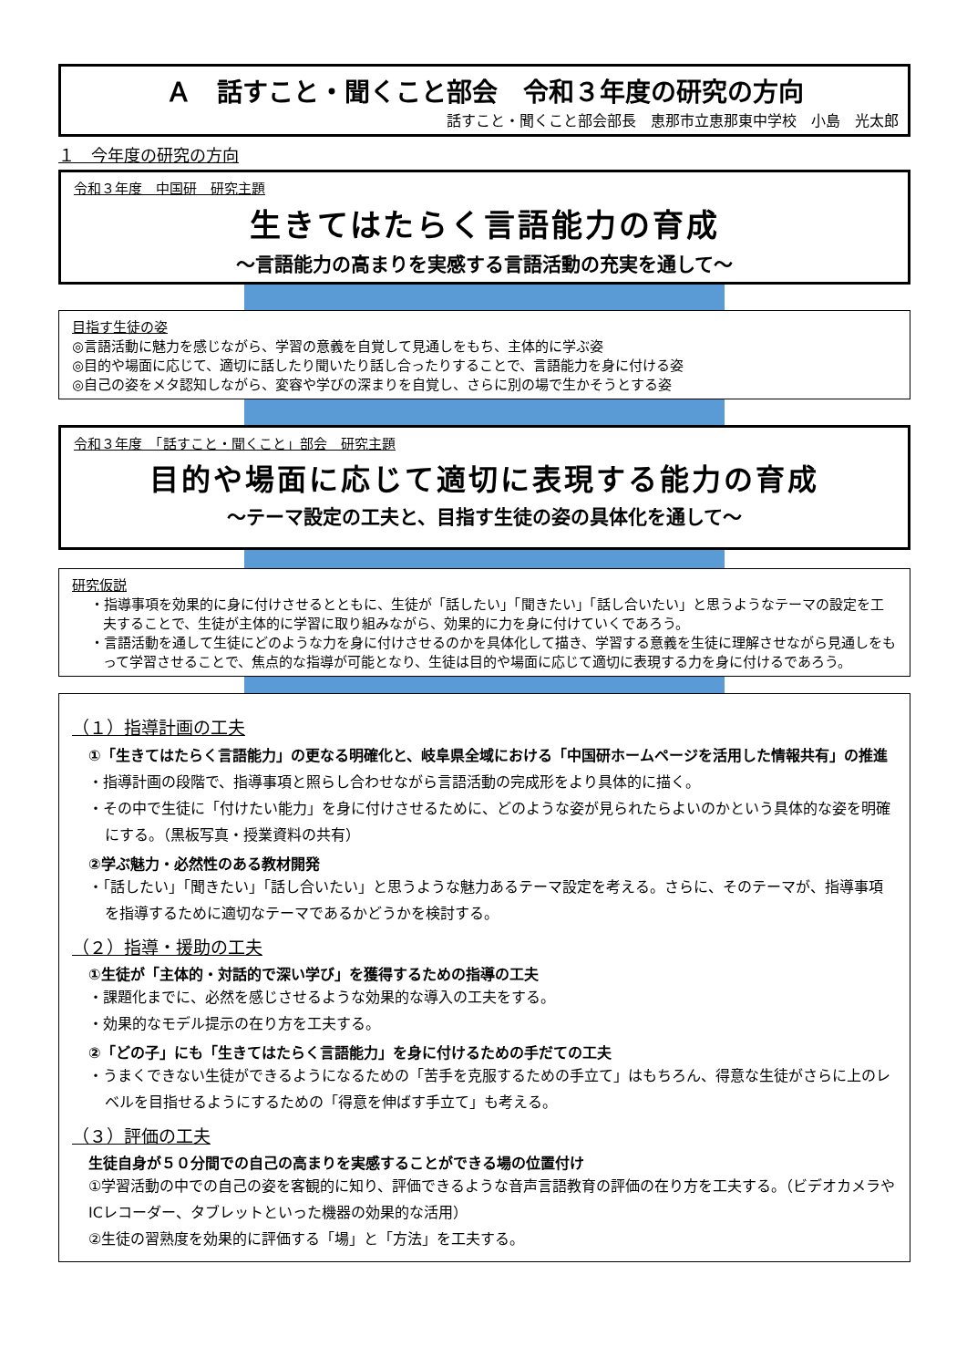Ａ　話すこと・聞くこと部会　令和３年度の研究の方向
話すこと・聞くこと部会部長　恵那市立恵那東中学校　小島　光太郎
１　今年度の研究の方向
令和３年度　中国研　研究主題
生きてはたらく言語能力の育成
～言語能力の高まりを実感する言語活動の充実を通して～
目指す生徒の姿
◎言語活動に魅力を感じながら、学習の意義を自覚して見通しをもち、主体的に学ぶ姿
◎目的や場面に応じて、適切に話したり聞いたり話し合ったりすることで、言語能力を身に付ける姿
◎自己の姿をメタ認知しながら、変容や学びの深まりを自覚し、さらに別の場で生かそうとする姿
令和３年度　「話すこと・聞くこと」部会　研究主題
目的や場面に応じて適切に表現する能力の育成
～テーマ設定の工夫と、目指す生徒の姿の具体化を通して～
研究仮説
・指導事項を効果的に身に付けさせるとともに、生徒が「話したい」「聞きたい」「話し合いたい」と思うようなテーマの設定を工夫することで、生徒が主体的に学習に取り組みながら、効果的に力を身に付けていくであろう。
・言語活動を通して生徒にどのような力を身に付けさせるのかを具体化して描き、学習する意義を生徒に理解させながら見通しをもって学習させることで、焦点的な指導が可能となり、生徒は目的や場面に応じて適切に表現する力を身に付けるであろう。
（１）指導計画の工夫
①「生きてはたらく言語能力」の更なる明確化と、岐阜県全域における「中国研ホームページを活用した情報共有」の推進
・指導計画の段階で、指導事項と照らし合わせながら言語活動の完成形をより具体的に描く。
・その中で生徒に「付けたい能力」を身に付けさせるために、どのような姿が見られたらよいのかという具体的な姿を明確にする。（黒板写真・授業資料の共有）
②学ぶ魅力・必然性のある教材開発
・「話したい」「聞きたい」「話し合いたい」と思うような魅力あるテーマ設定を考える。さらに、そのテーマが、指導事項を指導するために適切なテーマであるかどうかを検討する。
（２）指導・援助の工夫
①生徒が「主体的・対話的で深い学び」を獲得するための指導の工夫
・課題化までに、必然を感じさせるような効果的な導入の工夫をする。
・効果的なモデル提示の在り方を工夫する。
②「どの子」にも「生きてはたらく言語能力」を身に付けるための手だての工夫
・うまくできない生徒ができるようになるための「苦手を克服するための手立て」はもちろん、得意な生徒がさらに上のレベルを目指せるようにするための「得意を伸ばす手立て」も考える。
（３）評価の工夫
生徒自身が５０分間での自己の高まりを実感することができる場の位置付け
①学習活動の中での自己の姿を客観的に知り、評価できるような音声言語教育の評価の在り方を工夫する。（ビデオカメラやICレコーダー、タブレットといった機器の効果的な活用）
②生徒の習熟度を効果的に評価する「場」と「方法」を工夫する。